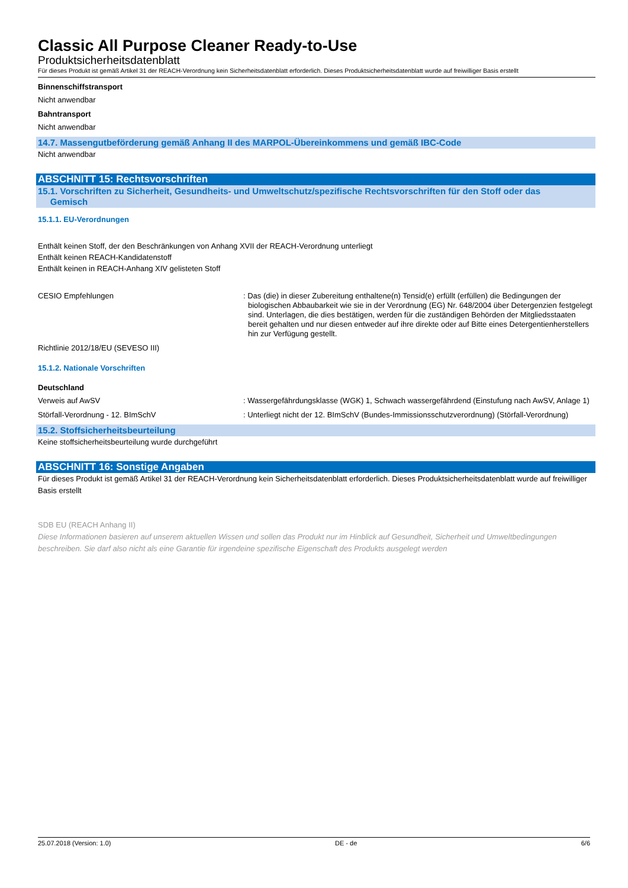Classic All Purpose Cleaner Ready-to-Use
Produktsicherheitsdatenblatt
Für dieses Produkt ist gemäß Artikel 31 der REACH-Verordnung kein Sicherheitsdatenblatt erforderlich. Dieses Produktsicherheitsdatenblatt wurde auf freiwilliger Basis erstellt
Binnenschiffstransport
Nicht anwendbar
Bahntransport
Nicht anwendbar
14.7. Massengutbeförderung gemäß Anhang II des MARPOL-Übereinkommens und gemäß IBC-Code
Nicht anwendbar
ABSCHNITT 15: Rechtsvorschriften
15.1. Vorschriften zu Sicherheit, Gesundheits- und Umweltschutz/spezifische Rechtsvorschriften für den Stoff oder das
Gemisch
15.1.1. EU-Verordnungen
Enthält keinen Stoff, der den Beschränkungen von Anhang XVII der REACH-Verordnung unterliegt
Enthält keinen REACH-Kandidatenstoff
Enthält keinen in REACH-Anhang XIV gelisteten Stoff
CESIO Empfehlungen : Das (die) in dieser Zubereitung enthaltene(n) Tensid(e) erfüllt (erfüllen) die Bedingungen der biologischen Abbaubarkeit wie sie in der Verordnung (EG) Nr. 648/2004 über Detergenzien festgelegt sind. Unterlagen, die dies bestätigen, werden für die zuständigen Behörden der Mitgliedsstaaten bereit gehalten und nur diesen entweder auf ihre direkte oder auf Bitte eines Detergentienherstellers hin zur Verfügung gestellt.
Richtlinie 2012/18/EU (SEVESO III)
15.1.2. Nationale Vorschriften
Deutschland
Verweis auf AwSV : Wassergefährdungsklasse (WGK) 1, Schwach wassergefährdend (Einstufung nach AwSV, Anlage 1)
Störfall-Verordnung - 12. BImSchV : Unterliegt nicht der 12. BImSchV (Bundes-Immissionsschutzverordnung) (Störfall-Verordnung)
15.2. Stoffsicherheitsbeurteilung
Keine stoffsicherheitsbeurteilung wurde durchgeführt
ABSCHNITT 16: Sonstige Angaben
Für dieses Produkt ist gemäß Artikel 31 der REACH-Verordnung kein Sicherheitsdatenblatt erforderlich. Dieses Produktsicherheitsdatenblatt wurde auf freiwilliger Basis erstellt
SDB EU (REACH Anhang II)
Diese Informationen basieren auf unserem aktuellen Wissen und sollen das Produkt nur im Hinblick auf Gesundheit, Sicherheit und Umweltbedingungen beschreiben. Sie darf also nicht als eine Garantie für irgendeine spezifische Eigenschaft des Produkts ausgelegt werden
25.07.2018 (Version: 1.0) DE - de 6/6